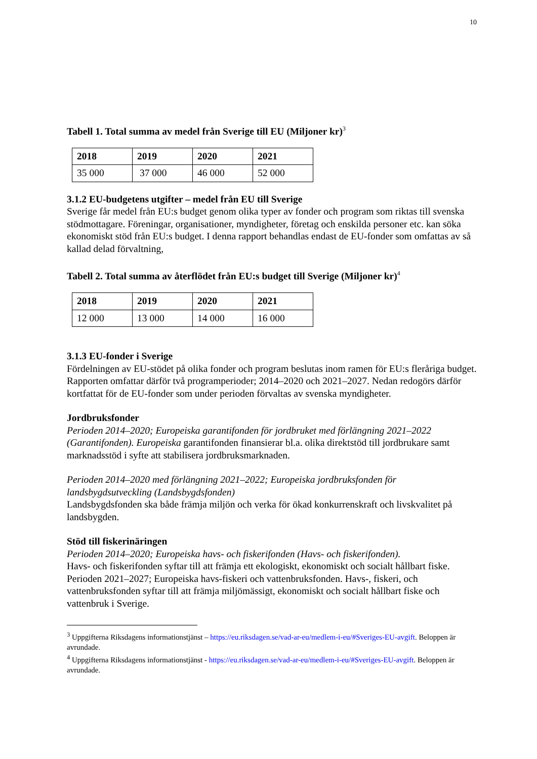10
Tabell 1. Total summa av medel från Sverige till EU (Miljoner kr)<sup>3</sup>
| 2018 | 2019 | 2020 | 2021 |
| 35 000 | 37 000 | 46 000 | 52 000 |
3.1.2 EU-budgetens utgifter – medel från EU till Sverige
Sverige får medel från EU:s budget genom olika typer av fonder och program som riktas till svenska stödmottagare. Föreningar, organisationer, myndigheter, företag och enskilda personer etc. kan söka ekonomiskt stöd från EU:s budget. I denna rapport behandlas endast de EU-fonder som omfattas av så kallad delad förvaltning,
Tabell 2. Total summa av återflödet från EU:s budget till Sverige (Miljoner kr)<sup>4</sup>
| 2018 | 2019 | 2020 | 2021 |
| 12 000 | 13 000 | 14 000 | 16 000 |
3.1.3 EU-fonder i Sverige
Fördelningen av EU-stödet på olika fonder och program beslutas inom ramen för EU:s fleråriga budget. Rapporten omfattar därför två programperioder; 2014–2020 och 2021–2027. Nedan redogörs därför kortfattat för de EU-fonder som under perioden förvaltas av svenska myndigheter.
Jordbruksfonder
Perioden 2014–2020; Europeiska garantifonden för jordbruket med förlängning 2021–2022 (Garantifonden). Europeiska garantifonden finansierar bl.a. olika direktstöd till jordbrukare samt marknadsstöd i syfte att stabilisera jordbruksmarknaden.
Perioden 2014–2020 med förlängning 2021–2022; Europeiska jordbruksfonden för landsbygdsutveckling (Landsbygdsfonden)
Landsbygdsfonden ska både främja miljön och verka för ökad konkurrenskraft och livskvalitet på landsbygden.
Stöd till fiskerinäringen
Perioden 2014–2020; Europeiska havs- och fiskerifonden (Havs- och fiskerifonden).
Havs- och fiskerifonden syftar till att främja ett ekologiskt, ekonomiskt och socialt hållbart fiske.
Perioden 2021–2027; Europeiska havs-fiskeri och vattenbruksfonden. Havs-, fiskeri, och vattenbruksfonden syftar till att främja miljömässigt, ekonomiskt och socialt hållbart fiske och vattenbruk i Sverige.
<sup>3</sup> Uppgifterna Riksdagens informationstjänst – https://eu.riksdagen.se/vad-ar-eu/medlem-i-eu/#Sveriges-EU-avgift. Beloppen är avrundade.
<sup>4</sup> Uppgifterna Riksdagens informationstjänst - https://eu.riksdagen.se/vad-ar-eu/medlem-i-eu/#Sveriges-EU-avgift. Beloppen är avrundade.